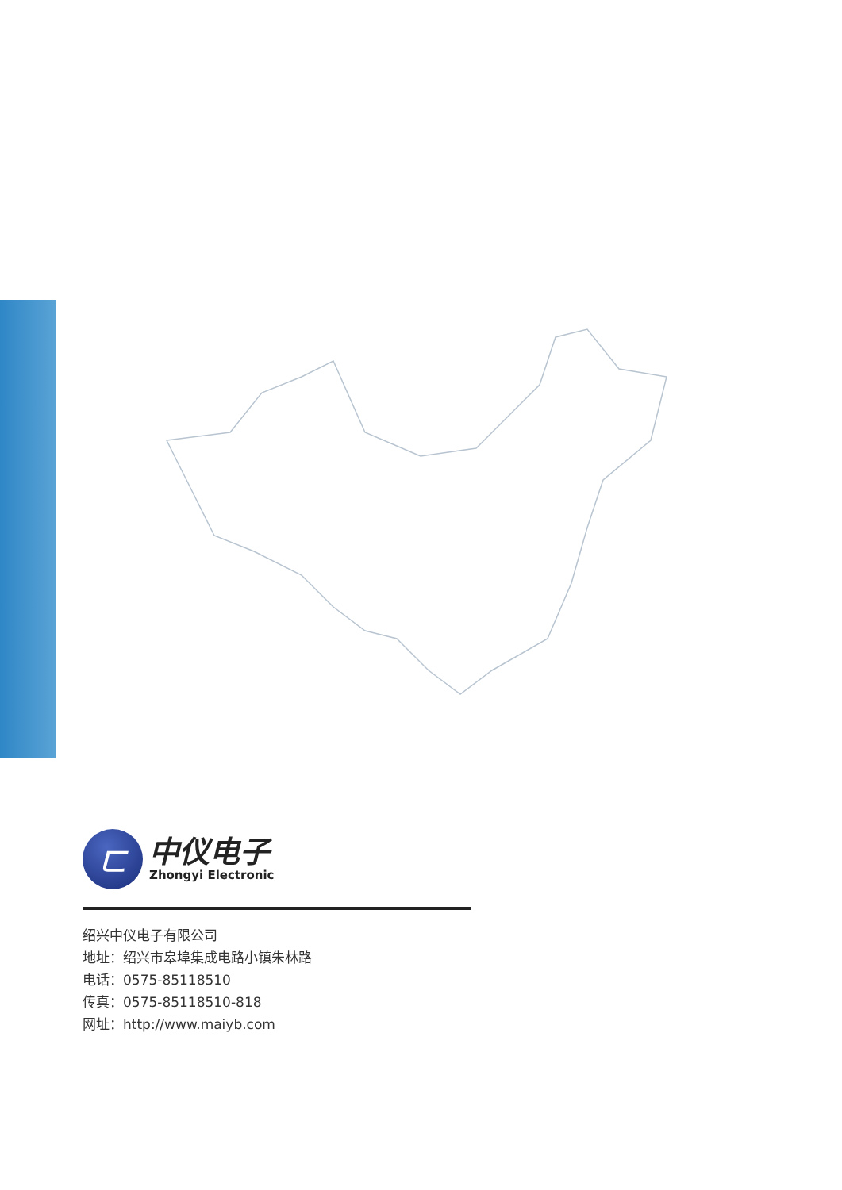ㄈ
中仪电子
Zhongyi Electronic
绍兴中仪电子有限公司
地址：绍兴市皋埠集成电路小镇朱林路
电话：0575-85118510
传真：0575-85118510-818
网址：http://www.maiyb.com